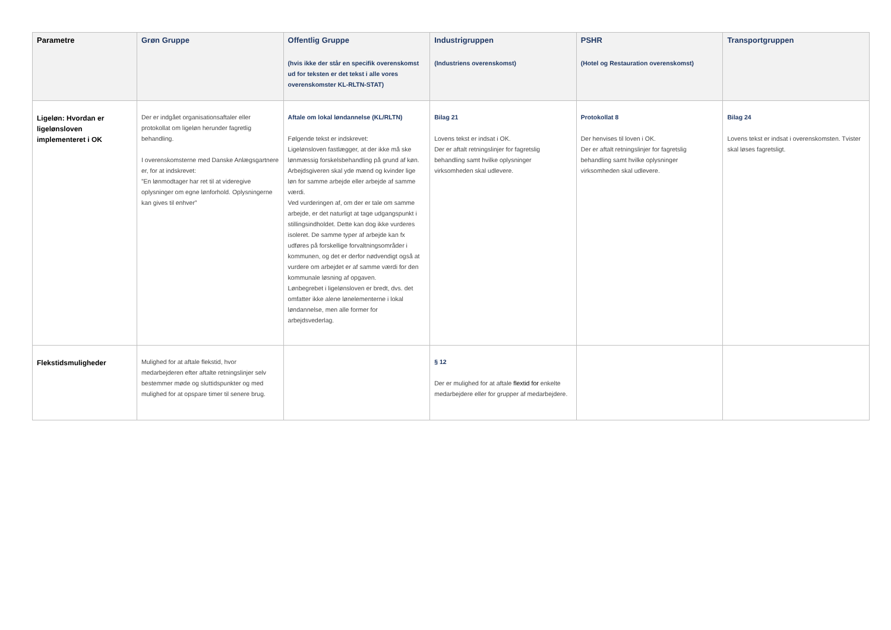| Parametre | Grøn Gruppe | Offentlig Gruppe (hvis ikke der står en specifik overenskomst ud for teksten er det tekst i alle vores overenskomster KL-RLTN-STAT) | Industrigruppen (Industriens overenskomst) | PSHR (Hotel og Restauration overenskomst) | Transportgruppen |
| --- | --- | --- | --- | --- | --- |
| Ligeløn: Hvordan er ligelønsloven implementeret i OK | Der er indgået organisationsaftaler eller protokollat om ligeløn herunder fagretlig behandling. I overenskomsterne med Danske Anlægsgartnere er, for at indskrevet: ”En lønmodtager har ret til at videregive oplysninger om egne lønforhold. Oplysningerne kan gives til enhver” | Aftale om lokal løndannelse (KL/RLTN) Følgende tekst er indskrevet: Ligelønsloven fastlægger, at der ikke må ske lønmæssig forskelsbehandling på grund af køn. Arbejdsgiveren skal yde mænd og kvinder lige løn for samme arbejde eller arbejde af samme værdi. Ved vurderingen af, om der er tale om samme arbejde, er det naturligt at tage udgangspunkt i stillingsindholdet. Dette kan dog ikke vurderes isoleret. De samme typer af arbejde kan fx udføres på forskellige forvaltningsområder i kommunen, og det er derfor nødvendigt også at vurdere om arbejdet er af samme værdi for den kommunale løsning af opgaven. Lønbegrebet i ligelønsloven er bredt, dvs. det omfatter ikke alene lønelementerne i lokal løndannelse, men alle former for arbejdsvederlag. | Bilag 21 Lovens tekst er indsat i OK. Der er aftalt retningslinjer for fagretslig behandling samt hvilke oplysninger virksomheden skal udlevere. | Protokollat 8 Der henvises til loven i OK. Der er aftalt retningslinjer for fagretslig behandling samt hvilke oplysninger virksomheden skal udlevere. | Bilag 24 Lovens tekst er indsat i overenskomsten. Tvister skal løses fagretsligt. |
| Flekstidsmuligheder | Mulighed for at aftale flekstid, hvor medarbejderen efter aftalte retningslinjer selv bestemmer møde og sluttidspunkter og med mulighed for at opspare timer til senere brug. | | § 12 Der er mulighed for at aftale flextid for enkelte medarbejdere eller for grupper af medarbejdere. | | |